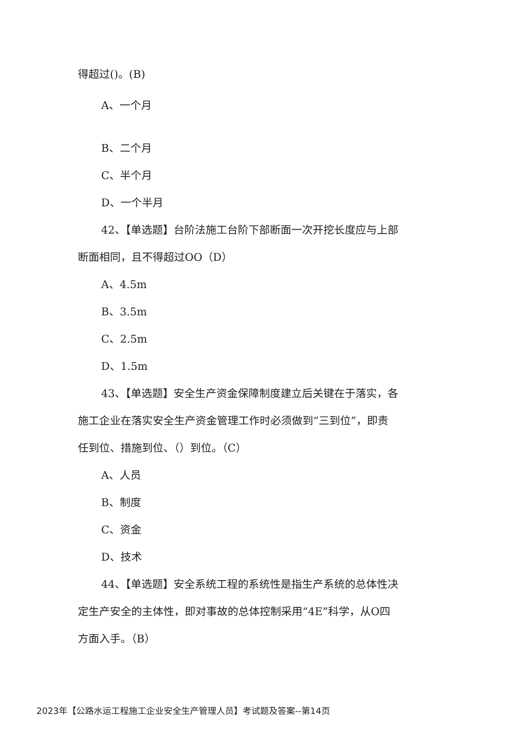得超过()。(B)
A、一个月
B、二个月
C、半个月
D、一个半月
42、【单选题】台阶法施工台阶下部断面一次开挖长度应与上部
断面相同，且不得超过OO（D）
A、4.5m
B、3.5m
C、2.5m
D、1.5m
43、【单选题】安全生产资金保障制度建立后关键在于落实，各
施工企业在落实安全生产资金管理工作时必须做到“三到位”，即责
任到位、措施到位、（）到位。（C）
A、人员
B、制度
C、资金
D、技术
44、【单选题】安全系统工程的系统性是指生产系统的总体性决
定生产安全的主体性，即对事故的总体控制采用“4E”科学，从O四
方面入手。（B）
2023年【公路水运工程施工企业安全生产管理人员】考试题及答案--第14页